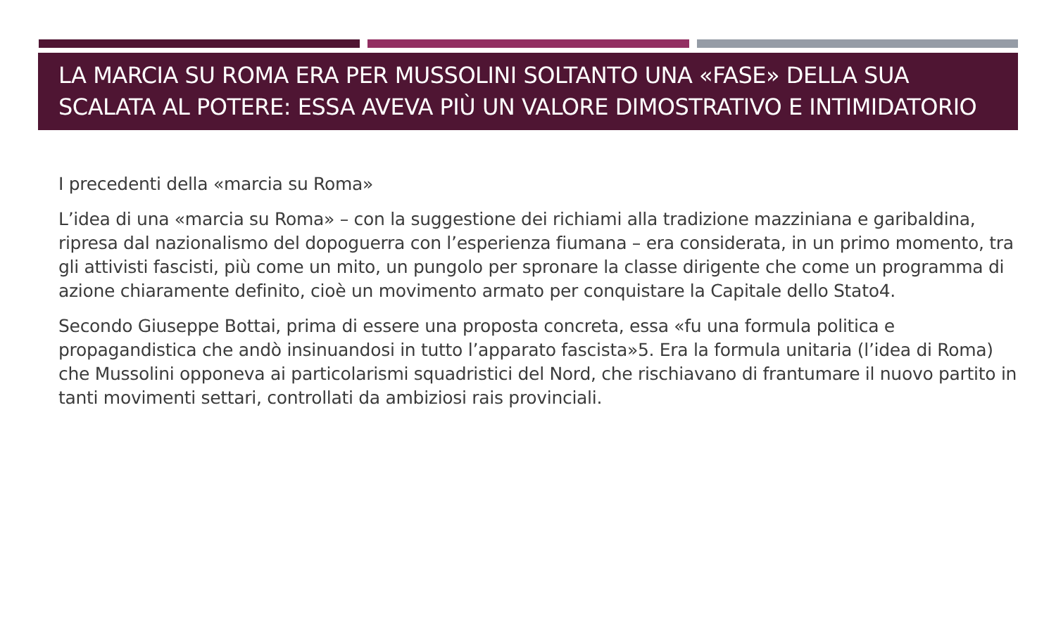LA MARCIA SU ROMA ERA PER MUSSOLINI SOLTANTO UNA «FASE» DELLA SUA SCALATA AL POTERE: ESSA AVEVA PIÙ UN VALORE DIMOSTRATIVO E INTIMIDATORIO
I precedenti della «marcia su Roma»
L’idea di una «marcia su Roma» – con la suggestione dei richiami alla tradizione mazziniana e garibaldina, ripresa dal nazionalismo del dopoguerra con l’esperienza fiumana – era considerata, in un primo momento, tra gli attivisti fascisti, più come un mito, un pungolo per spronare la classe dirigente che come un programma di azione chiaramente definito, cioè un movimento armato per conquistare la Capitale dello Stato4.
Secondo Giuseppe Bottai, prima di essere una proposta concreta, essa «fu una formula politica e propagandistica che andò insinuandosi in tutto l’apparato fascista»5. Era la formula unitaria (l’idea di Roma) che Mussolini opponeva ai particolarismi squadristici del Nord, che rischiavano di frantumare il nuovo partito in tanti movimenti settari, controllati da ambiziosi rais provinciali.